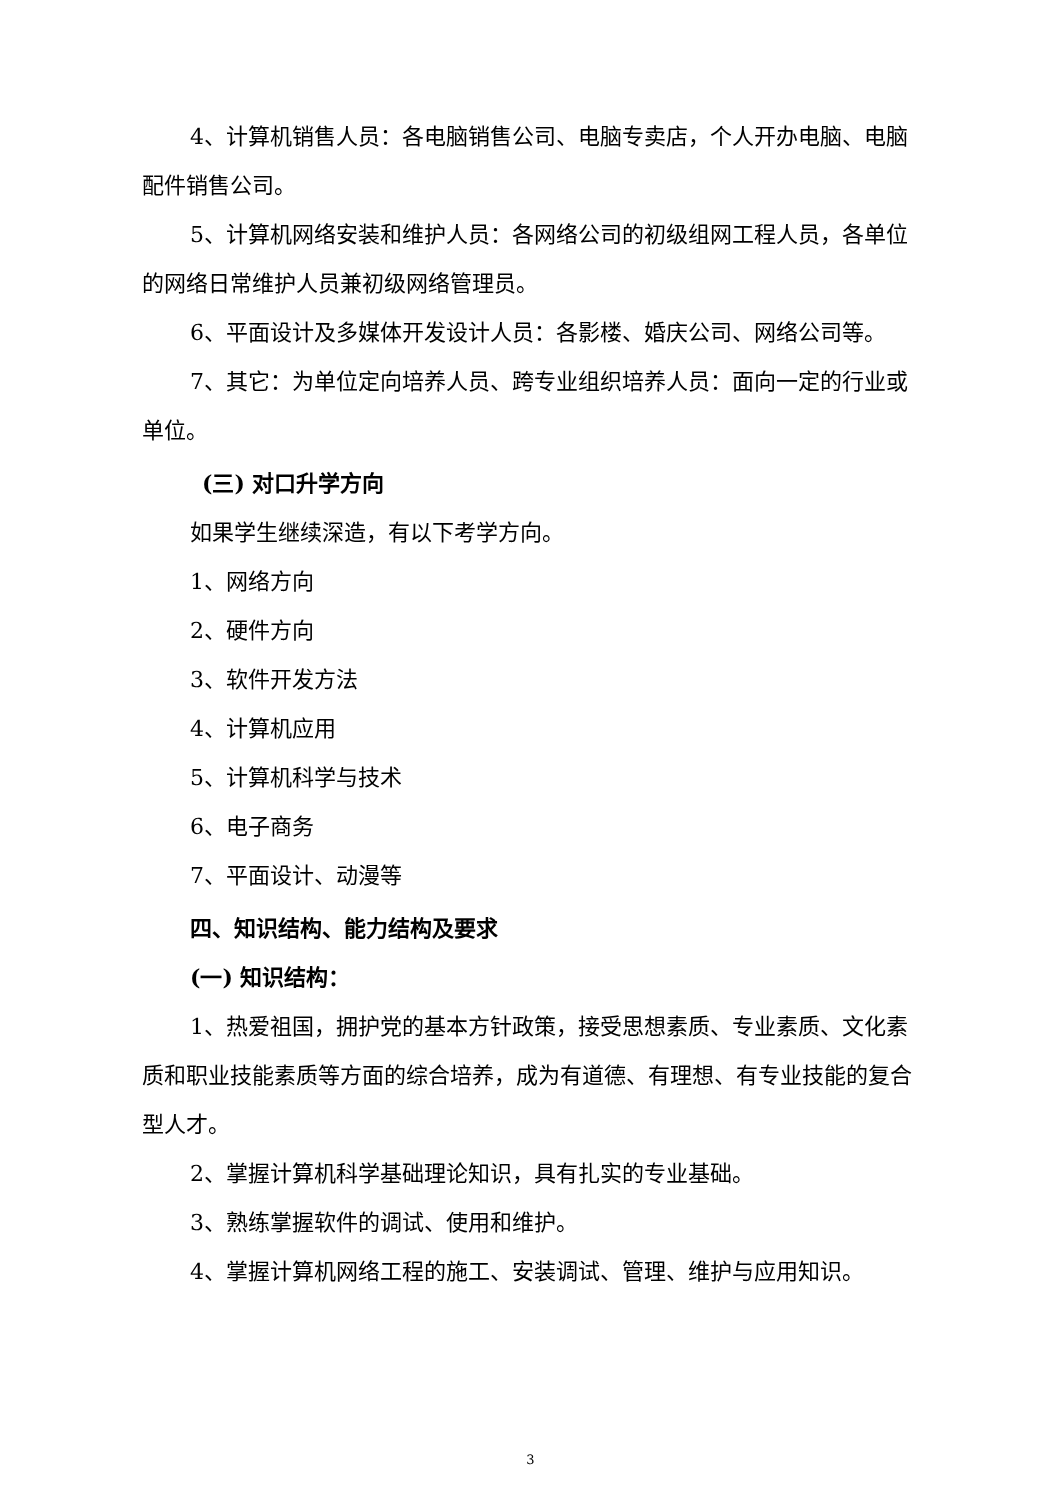4、计算机销售人员：各电脑销售公司、电脑专卖店，个人开办电脑、电脑配件销售公司。
5、计算机网络安装和维护人员：各网络公司的初级组网工程人员，各单位的网络日常维护人员兼初级网络管理员。
6、平面设计及多媒体开发设计人员：各影楼、婚庆公司、网络公司等。
7、其它：为单位定向培养人员、跨专业组织培养人员：面向一定的行业或单位。
(三) 对口升学方向
如果学生继续深造，有以下考学方向。
1、网络方向
2、硬件方向
3、软件开发方法
4、计算机应用
5、计算机科学与技术
6、电子商务
7、平面设计、动漫等
四、知识结构、能力结构及要求
(一) 知识结构：
1、热爱祖国，拥护党的基本方针政策，接受思想素质、专业素质、文化素质和职业技能素质等方面的综合培养，成为有道德、有理想、有专业技能的复合型人才。
2、掌握计算机科学基础理论知识，具有扎实的专业基础。
3、熟练掌握软件的调试、使用和维护。
4、掌握计算机网络工程的施工、安装调试、管理、维护与应用知识。
3